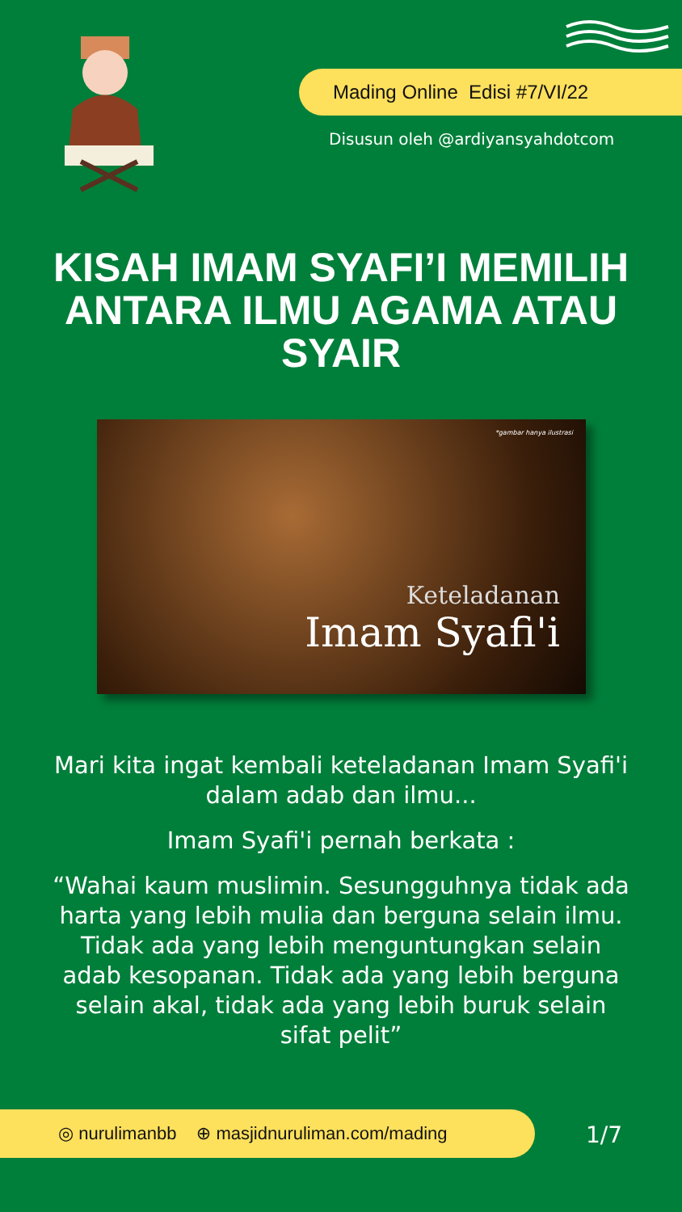Mading Online Edisi #7/VI/22
Disusun oleh @ardiyansyahdotcom
KISAH IMAM SYAFI’I MEMILIH
ANTARA ILMU AGAMA ATAU SYAIR
*gambar hanya ilustrasi
Keteladanan
Imam Syafi'i
Mari kita ingat kembali keteladanan Imam Syafi'i dalam adab dan ilmu...
Imam Syafi'i pernah berkata :
“Wahai kaum muslimin. Sesungguhnya tidak ada harta yang lebih mulia dan berguna selain ilmu. Tidak ada yang lebih menguntungkan selain adab kesopanan. Tidak ada yang lebih berguna selain akal, tidak ada yang lebih buruk selain sifat pelit”
◎ nurulimanbb ⊕ masjidnuruliman.com/mading
1/7